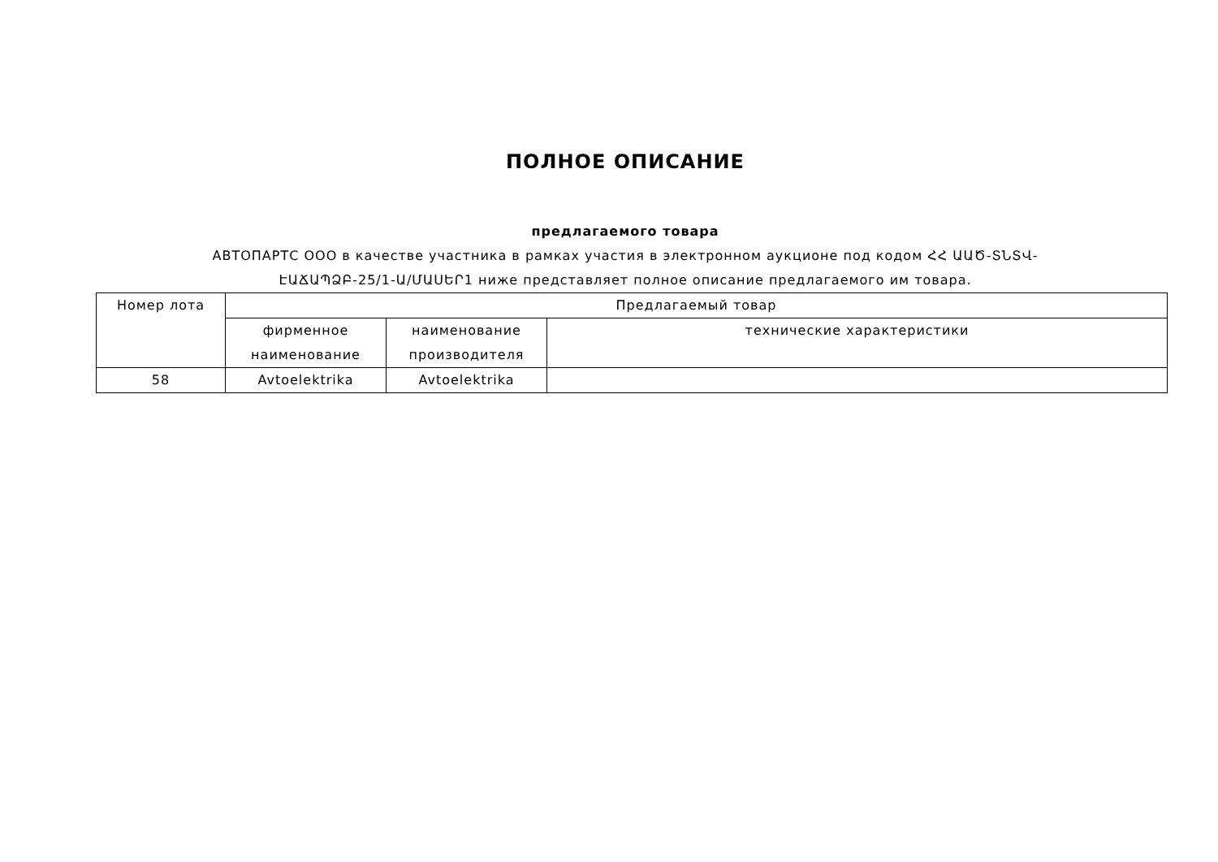ПОЛНОЕ ОПИСАНИЕ
предлагаемого товара
АВТОПАРТС ООО в качестве участника в рамках участия в электронном аукционе под кодом ՀՀ ԱԱԾ-ՏՆՏՎ-
ԷԱՃԱՊՁԲ-25/1-Ա/ՄԱՍԵՐ1 ниже представляет полное описание предлагаемого им товара.
| Номер лота | Предлагаемый товар | | |
| | фирменное наименование | наименование производителя | технические характеристики |
| 58 | Avtoelektrika | Avtoelektrika | |